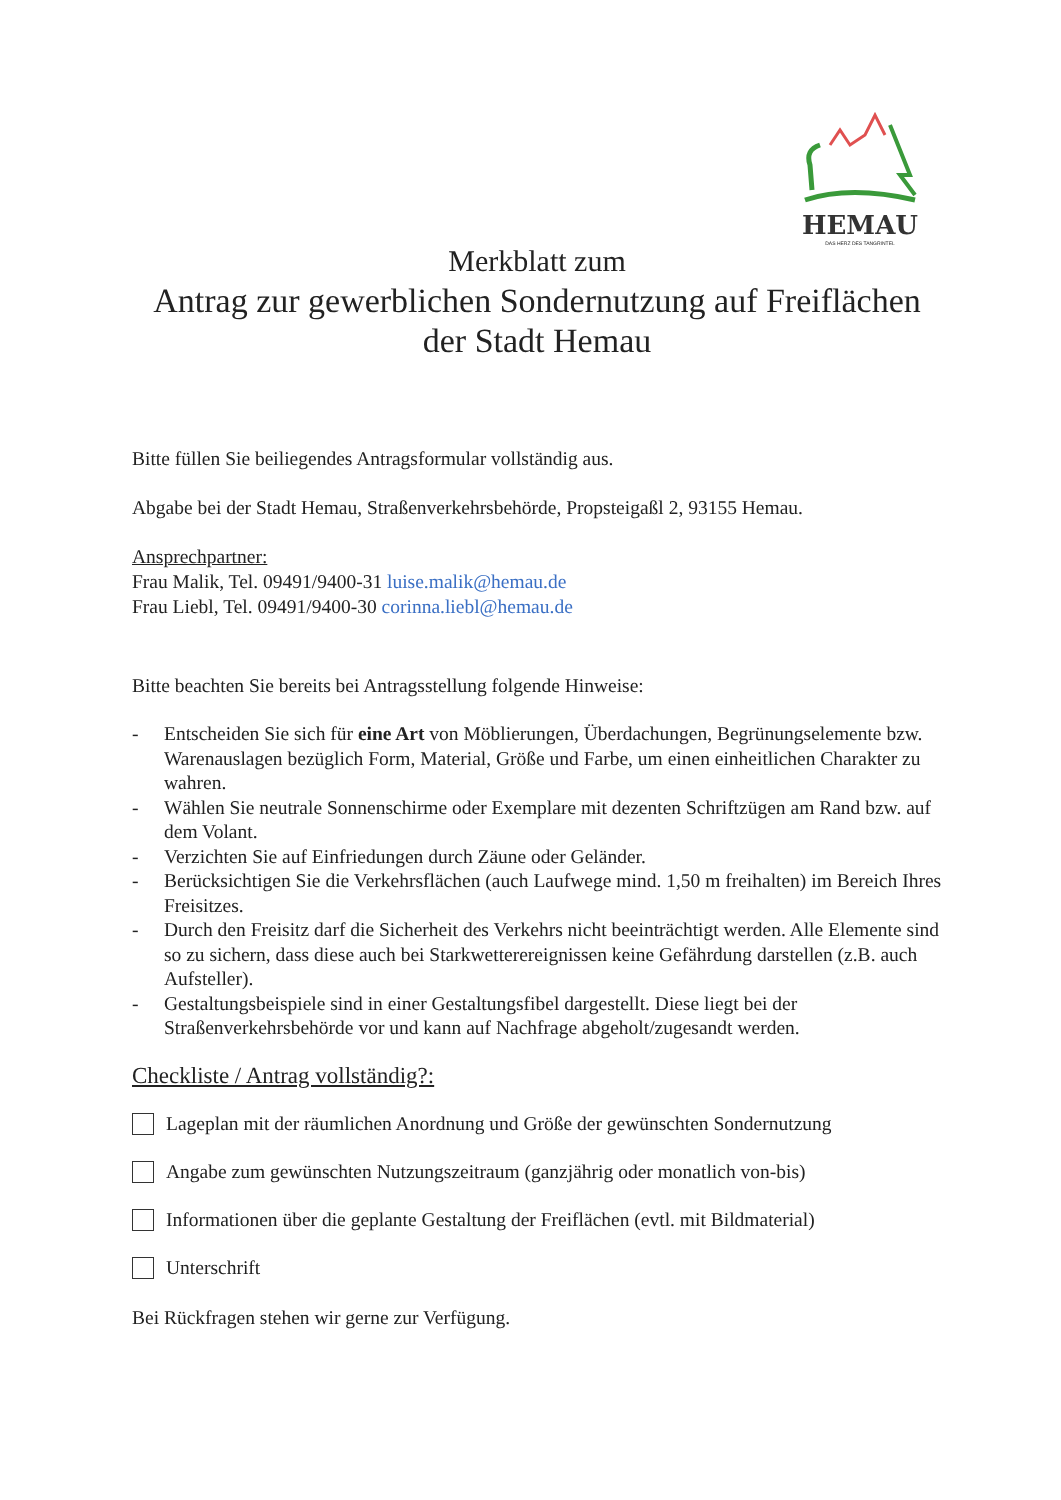HEMAU
DAS HERZ DES TANGRINTEL
Merkblatt zum
Antrag zur gewerblichen Sondernutzung auf Freiflächen
der Stadt Hemau
Bitte füllen Sie beiliegendes Antragsformular vollständig aus.
Abgabe bei der Stadt Hemau, Straßenverkehrsbehörde, Propsteigaßl 2, 93155 Hemau.
Ansprechpartner:
Frau Malik, Tel. 09491/9400-31 luise.malik@hemau.de
Frau Liebl, Tel. 09491/9400-30 corinna.liebl@hemau.de
Bitte beachten Sie bereits bei Antragsstellung folgende Hinweise:
- Entscheiden Sie sich für eine Art von Möblierungen, Überdachungen, Begrünungselemente bzw. Warenauslagen bezüglich Form, Material, Größe und Farbe, um einen einheitlichen Charakter zu wahren.
- Wählen Sie neutrale Sonnenschirme oder Exemplare mit dezenten Schriftzügen am Rand bzw. auf dem Volant.
- Verzichten Sie auf Einfriedungen durch Zäune oder Geländer.
- Berücksichtigen Sie die Verkehrsflächen (auch Laufwege mind. 1,50 m freihalten) im Bereich Ihres Freisitzes.
- Durch den Freisitz darf die Sicherheit des Verkehrs nicht beeinträchtigt werden. Alle Elemente sind so zu sichern, dass diese auch bei Starkwetterereignissen keine Gefährdung darstellen (z.B. auch Aufsteller).
- Gestaltungsbeispiele sind in einer Gestaltungsfibel dargestellt. Diese liegt bei der Straßenverkehrsbehörde vor und kann auf Nachfrage abgeholt/zugesandt werden.
Checkliste / Antrag vollständig?:
Lageplan mit der räumlichen Anordnung und Größe der gewünschten Sondernutzung
Angabe zum gewünschten Nutzungszeitraum (ganzjährig oder monatlich von-bis)
Informationen über die geplante Gestaltung der Freiflächen (evtl. mit Bildmaterial)
Unterschrift
Bei Rückfragen stehen wir gerne zur Verfügung.